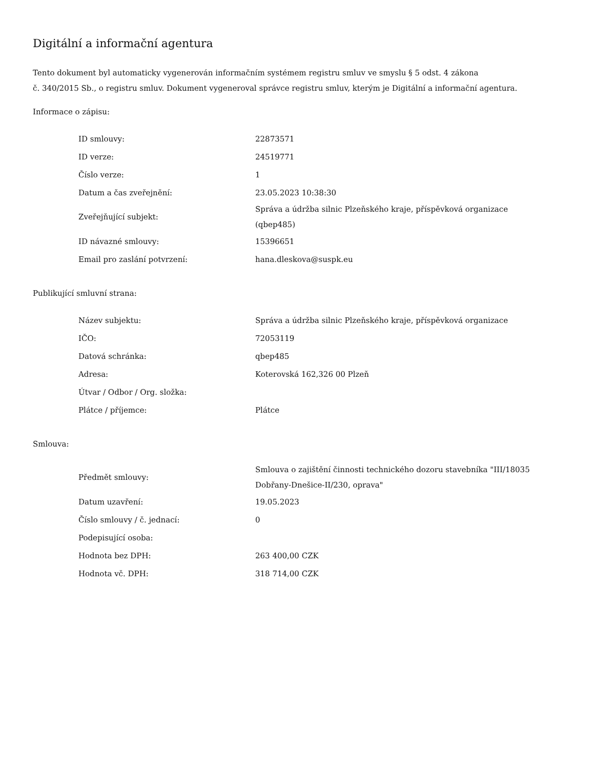Digitální a informační agentura
Tento dokument byl automaticky vygenerován informačním systémem registru smluv ve smyslu § 5 odst. 4 zákona
č. 340/2015 Sb., o registru smluv. Dokument vygeneroval správce registru smluv, kterým je Digitální a informační agentura.
Informace o zápisu:
| ID smlouvy: | 22873571 |
| ID verze: | 24519771 |
| Číslo verze: | 1 |
| Datum a čas zveřejnění: | 23.05.2023 10:38:30 |
| Zveřejňující subjekt: | Správa a údržba silnic Plzeňského kraje, příspěvková organizace (qbep485) |
| ID návazné smlouvy: | 15396651 |
| Email pro zaslání potvrzení: | hana.dleskova@suspk.eu |
Publikující smluvní strana:
| Název subjektu: | Správa a údržba silnic Plzeňského kraje, příspěvková organizace |
| IČO: | 72053119 |
| Datová schránka: | qbep485 |
| Adresa: | Koterovská 162,326 00 Plzeň |
| Útvar / Odbor / Org. složka: | |
| Plátce / příjemce: | Plátce |
Smlouva:
| Předmět smlouvy: | Smlouva o zajištění činnosti technického dozoru stavebníka "III/18035 Dobřany-Dnešice-II/230, oprava" |
| Datum uzavření: | 19.05.2023 |
| Číslo smlouvy / č. jednací: | 0 |
| Podepisující osoba: | |
| Hodnota bez DPH: | 263 400,00 CZK |
| Hodnota vč. DPH: | 318 714,00 CZK |